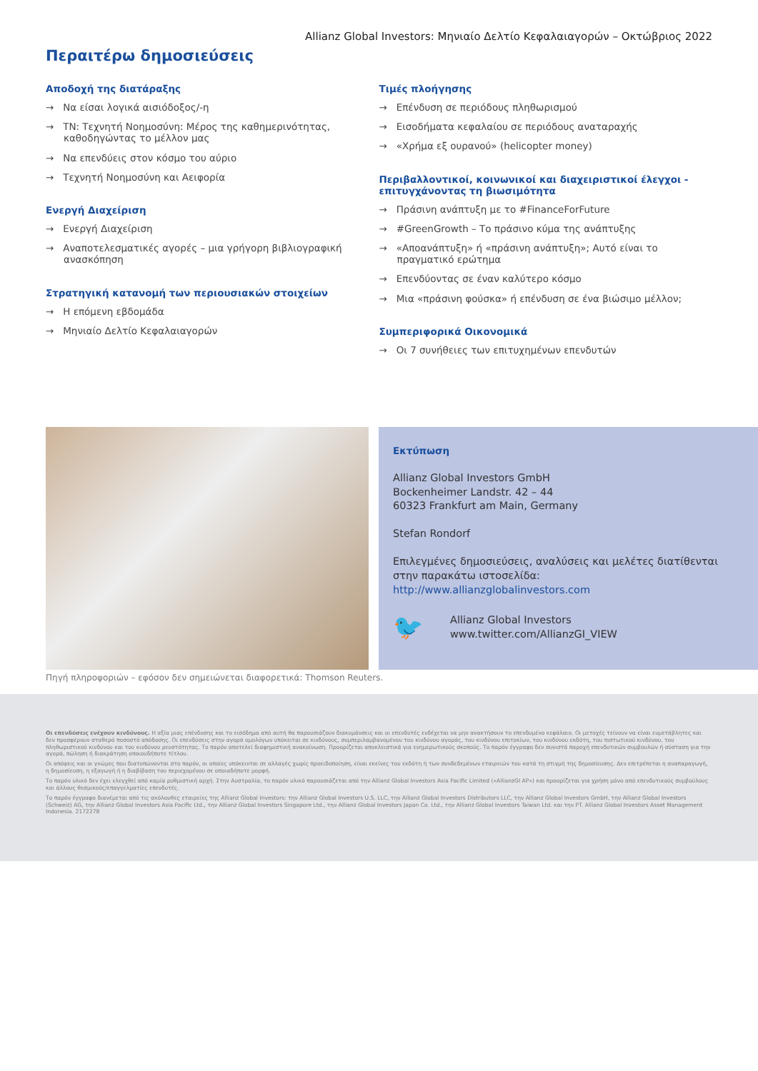Allianz Global Investors: Μηνιαίο Δελτίο Κεφαλαιαγορών – Οκτώβριος 2022
Περαιτέρω δημοσιεύσεις
Αποδοχή της διατάραξης
→ Να είσαι λογικά αισιόδοξος/-η
→ ΤΝ: Τεχνητή Νοημοσύνη: Μέρος της καθημερινότητας, καθοδηγώντας το μέλλον μας
→ Να επενδύεις στον κόσμο του αύριο
→ Τεχνητή Νοημοσύνη και Αειφορία
Ενεργή Διαχείριση
→ Ενεργή Διαχείριση
→ Αναποτελεσματικές αγορές – μια γρήγορη βιβλιογραφική ανασκόπηση
Στρατηγική κατανομή των περιουσιακών στοιχείων
→ Η επόμενη εβδομάδα
→ Μηνιαίο Δελτίο Κεφαλαιαγορών
Τιμές πλοήγησης
→ Επένδυση σε περιόδους πληθωρισμού
→ Εισοδήματα κεφαλαίου σε περιόδους αναταραχής
→ «Χρήμα εξ ουρανού» (helicopter money)
Περιβαλλοντικοί, κοινωνικοί και διαχειριστικοί έλεγχοι - επιτυγχάνοντας τη βιωσιμότητα
→ Πράσινη ανάπτυξη με το #FinanceForFuture
→ #GreenGrowth – Το πράσινο κύμα της ανάπτυξης
→ «Αποανάπτυξη» ή «πράσινη ανάπτυξη»; Αυτό είναι το πραγματικό ερώτημα
→ Επενδύοντας σε έναν καλύτερο κόσμο
→ Μια «πράσινη φούσκα» ή επένδυση σε ένα βιώσιμο μέλλον;
Συμπεριφορικά Οικονομικά
→ Οι 7 συνήθειες των επιτυχημένων επενδυτών
Εκτύπωση
Allianz Global Investors GmbH
Bockenheimer Landstr. 42 – 44
60323 Frankfurt am Main, Germany
Stefan Rondorf
Επιλεγμένες δημοσιεύσεις, αναλύσεις και μελέτες διατίθενται στην παρακάτω ιστοσελίδα:
http://www.allianzglobalinvestors.com
🐦
Allianz Global Investors
www.twitter.com/AllianzGI_VIEW
Πηγή πληροφοριών – εφόσον δεν σημειώνεται διαφορετικά: Thomson Reuters.
Οι επενδύσεις ενέχουν κινδύνους. Η αξία μιας επένδυσης και το εισόδημα από αυτή θα παρουσιάζουν διακυμάνσεις και οι επενδυτές ενδέχεται να μην ανακτήσουν το επενδυμένο κεφάλαιο. Οι μετοχές τείνουν να είναι ευμετάβλητες και δεν προσφέρουν σταθερό ποσοστό απόδοσης. Οι επενδύσεις στην αγορά ομολόγων υπόκειται σε κινδύνους, συμπεριλαμβανομένου του κινδύνου αγοράς, του κινδύνου επιτοκίων, του κινδύνου εκδότη, του πιστωτικού κινδύνου, του πληθωριστικού κινδύνου και του κινδύνου ρευστότητας. Το παρόν αποτελεί διαφημιστική ανακοίνωση. Προορίζεται αποκλειστικά για ενημερωτικούς σκοπούς. Το παρόν έγγραφο δεν συνιστά παροχή επενδυτικών συμβουλών ή σύσταση για την αγορά, πώληση ή διακράτηση οποιουδήποτε τίτλου.
Οι απόψεις και οι γνώμες που διατυπώνονται στο παρόν, οι οποίες υπόκεινται σε αλλαγές χωρίς προειδοποίηση, είναι εκείνες του εκδότη ή των συνδεδεμένων εταιρειών του κατά τη στιγμή της δημοσίευσης. Δεν επιτρέπεται η αναπαραγωγή, η δημοσίευση, η εξαγωγή ή η διαβίβαση του περιεχομένου σε οποιαδήποτε μορφή.
Το παρόν υλικό δεν έχει ελεγχθεί από καμία ρυθμιστική αρχή. Στην Αυστραλία, το παρόν υλικό παρουσιάζεται από την Allianz Global Investors Asia Pacific Limited («AllianzGI AP») και προορίζεται για χρήση μόνο από επενδυτικούς συμβούλους και άλλους θεσμικούς/επαγγελματίες επενδυτές.
Το παρόν έγγραφο διανέμεται από τις ακόλουθες εταιρείες της Allianz Global Investors: την Allianz Global Investors U.S. LLC, την Allianz Global Investors Distributors LLC, την Allianz Global Investors GmbH, την Allianz Global Investors (Schweiz) AG, την Allianz Global Investors Asia Pacific Ltd., την Allianz Global Investors Singapore Ltd., την Allianz Global Investors Japan Co. Ltd., την Allianz Global Investors Taiwan Ltd. και την PT. Allianz Global Investors Asset Management Indonesia. 2172278